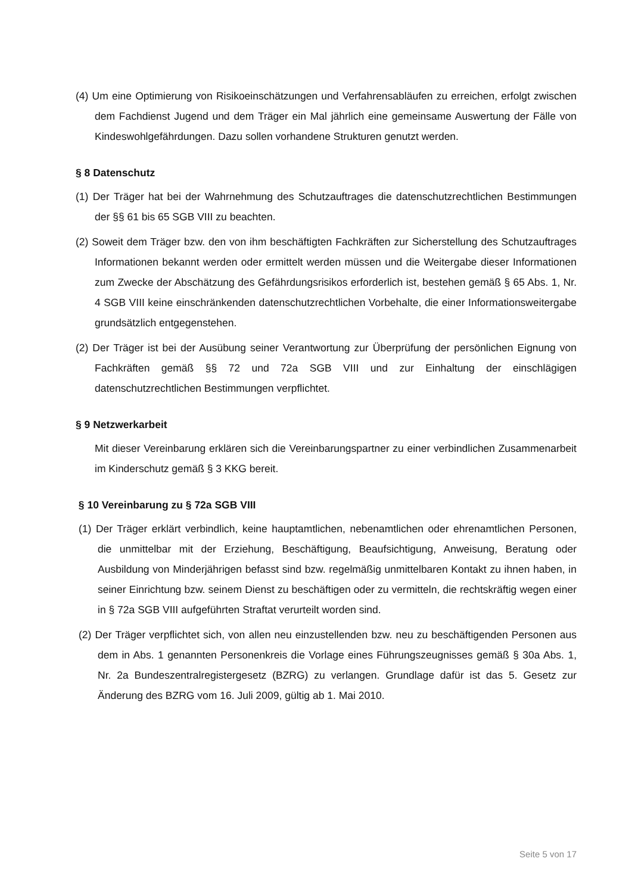(4) Um eine Optimierung von Risikoeinschätzungen und Verfahrensabläufen zu erreichen, erfolgt zwischen dem Fachdienst Jugend und dem Träger ein Mal jährlich eine gemeinsame Auswertung der Fälle von Kindeswohlgefährdungen. Dazu sollen vorhandene Strukturen genutzt werden.
§ 8 Datenschutz
(1) Der Träger hat bei der Wahrnehmung des Schutzauftrages die datenschutzrechtlichen Bestimmungen der §§ 61 bis 65 SGB VIII zu beachten.
(2) Soweit dem Träger bzw. den von ihm beschäftigten Fachkräften zur Sicherstellung des Schutzauftrages Informationen bekannt werden oder ermittelt werden müssen und die Weitergabe dieser Informationen zum Zwecke der Abschätzung des Gefährdungsrisikos erforderlich ist, bestehen gemäß § 65 Abs. 1, Nr. 4 SGB VIII keine einschränkenden datenschutzrechtlichen Vorbehalte, die einer Informationsweitergabe grundsätzlich entgegenstehen.
(2) Der Träger ist bei der Ausübung seiner Verantwortung zur Überprüfung der persönlichen Eignung von Fachkräften gemäß §§ 72 und 72a SGB VIII und zur Einhaltung der einschlägigen datenschutzrechtlichen Bestimmungen verpflichtet.
§ 9 Netzwerkarbeit
Mit dieser Vereinbarung erklären sich die Vereinbarungspartner zu einer verbindlichen Zusammenarbeit im Kinderschutz gemäß § 3 KKG bereit.
§ 10 Vereinbarung zu § 72a SGB VIII
(1) Der Träger erklärt verbindlich, keine hauptamtlichen, nebenamtlichen oder ehrenamtlichen Personen, die unmittelbar mit der Erziehung, Beschäftigung, Beaufsichtigung, Anweisung, Beratung oder Ausbildung von Minderjährigen befasst sind bzw. regelmäßig unmittelbaren Kontakt zu ihnen haben, in seiner Einrichtung bzw. seinem Dienst zu beschäftigen oder zu vermitteln, die rechtskräftig wegen einer in § 72a SGB VIII aufgeführten Straftat verurteilt worden sind.
(2) Der Träger verpflichtet sich, von allen neu einzustellenden bzw. neu zu beschäftigenden Personen aus dem in Abs. 1 genannten Personenkreis die Vorlage eines Führungszeugnisses gemäß § 30a Abs. 1, Nr. 2a Bundeszentralregistergesetz (BZRG) zu verlangen. Grundlage dafür ist das 5. Gesetz zur Änderung des BZRG vom 16. Juli 2009, gültig ab 1. Mai 2010.
Seite 5 von 17